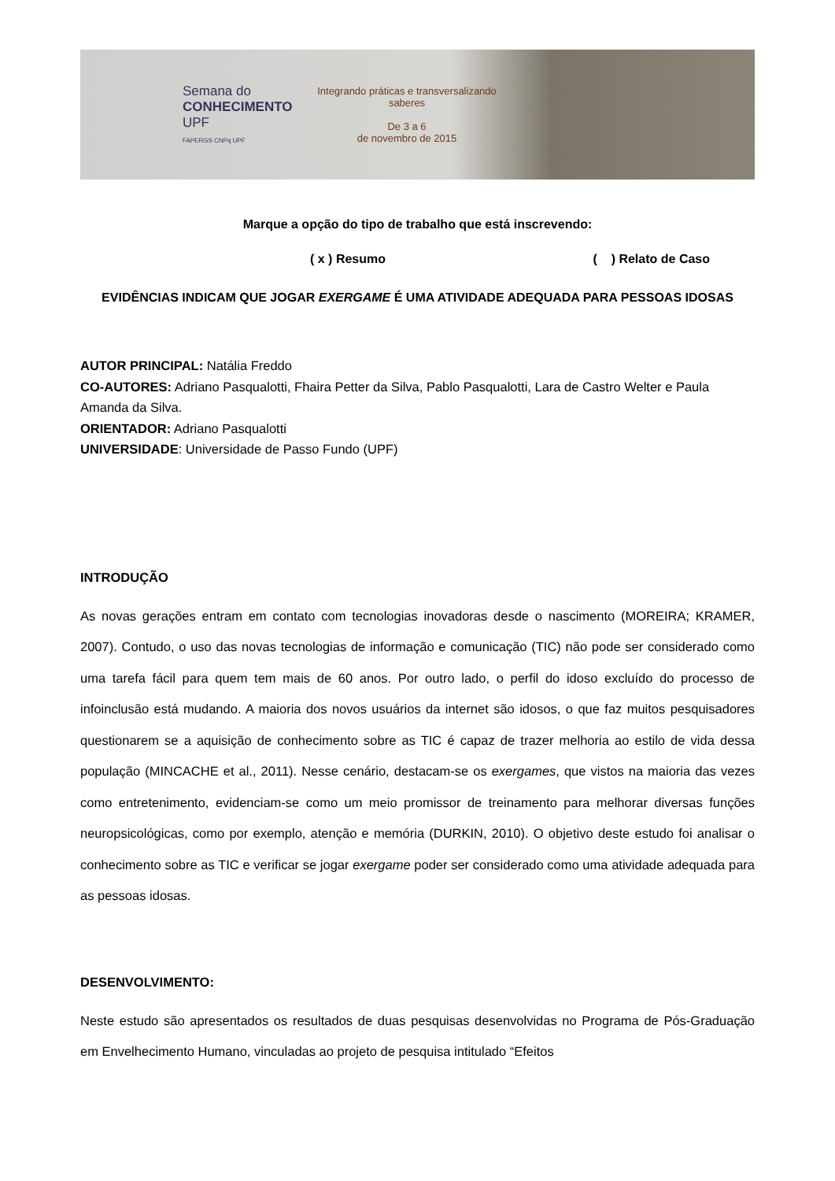Semana do
CONHECIMENTO
UPF
FAPERGS CNPq UPF
Integrando práticas e transversalizando saberes
De 3 a 6
de novembro de 2015
Marque a opção do tipo de trabalho que está inscrevendo:
( x ) Resumo ( ) Relato de Caso
EVIDÊNCIAS INDICAM QUE JOGAR EXERGAME É UMA ATIVIDADE ADEQUADA PARA PESSOAS IDOSAS
AUTOR PRINCIPAL: Natália Freddo
CO-AUTORES: Adriano Pasqualotti, Fhaira Petter da Silva, Pablo Pasqualotti, Lara de Castro Welter e Paula Amanda da Silva.
ORIENTADOR: Adriano Pasqualotti
UNIVERSIDADE: Universidade de Passo Fundo (UPF)
INTRODUÇÃO
As novas gerações entram em contato com tecnologias inovadoras desde o nascimento (MOREIRA; KRAMER, 2007). Contudo, o uso das novas tecnologias de informação e comunicação (TIC) não pode ser considerado como uma tarefa fácil para quem tem mais de 60 anos. Por outro lado, o perfil do idoso excluído do processo de infoinclusão está mudando. A maioria dos novos usuários da internet são idosos, o que faz muitos pesquisadores questionarem se a aquisição de conhecimento sobre as TIC é capaz de trazer melhoria ao estilo de vida dessa população (MINCACHE et al., 2011). Nesse cenário, destacam-se os exergames, que vistos na maioria das vezes como entretenimento, evidenciam-se como um meio promissor de treinamento para melhorar diversas funções neuropsicológicas, como por exemplo, atenção e memória (DURKIN, 2010). O objetivo deste estudo foi analisar o conhecimento sobre as TIC e verificar se jogar exergame poder ser considerado como uma atividade adequada para as pessoas idosas.
DESENVOLVIMENTO:
Neste estudo são apresentados os resultados de duas pesquisas desenvolvidas no Programa de Pós-Graduação em Envelhecimento Humano, vinculadas ao projeto de pesquisa intitulado “Efeitos